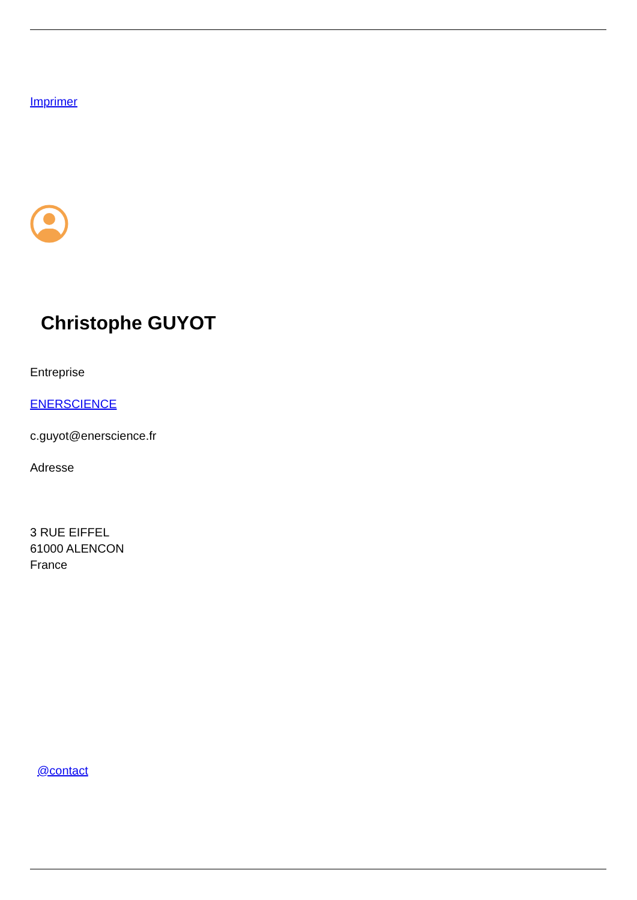Imprimer
Christophe GUYOT
Entreprise
ENERSCIENCE
c.guyot@enerscience.fr
Adresse
3 RUE EIFFEL
61000 ALENCON
France
@contact